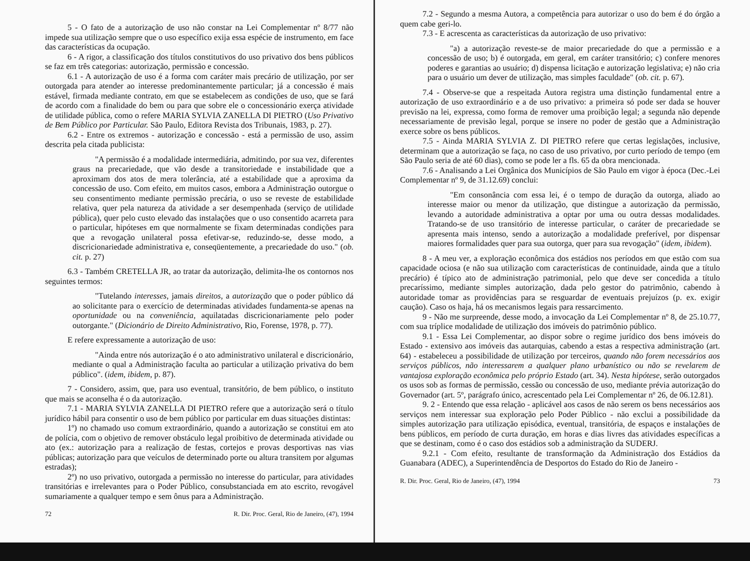5 - O fato de a autorização de uso não constar na Lei Complementar nº 8/77 não impede sua utilização sempre que o uso específico exija essa espécie de instrumento, em face das características da ocupação.
6 - A rigor, a classificação dos títulos constitutivos do uso privativo dos bens públicos se faz em três categorias: autorização, permissão e concessão.
6.1 - A autorização de uso é a forma com caráter mais precário de utilização, por ser outorgada para atender ao interesse predominantemente particular; já a concessão é mais estável, firmada mediante contrato, em que se estabelecem as condições de uso, que se fará de acordo com a finalidade do bem ou para que sobre ele o concessionário exerça atividade de utilidade pública, como o refere MARIA SYLVIA ZANELLA DI PIETRO (Uso Privativo de Bem Público por Particular. São Paulo, Editora Revista dos Tribunais, 1983, p. 27).
6.2 - Entre os extremos - autorização e concessão - está a permissão de uso, assim descrita pela citada publicista:
"A permissão é a modalidade intermediária, admitindo, por sua vez, diferentes graus na precariedade, que vão desde a transitoriedade e instabilidade que a aproximam dos atos de mera tolerância, até a estabilidade que a aproxima da concessão de uso. Com efeito, em muitos casos, embora a Administração outorgue o seu consentimento mediante permissão precária, o uso se reveste de estabilidade relativa, quer pela natureza da atividade a ser desempenhada (serviço de utilidade pública), quer pelo custo elevado das instalações que o uso consentido acarreta para o particular, hipóteses em que normalmente se fixam determinadas condições para que a revogação unilateral possa efetivar-se, reduzindo-se, desse modo, a discricionariedade administrativa e, conseqüentemente, a precariedade do uso." (ob. cit. p. 27)
6.3 - Também CRETELLA JR, ao tratar da autorização, delimita-lhe os contornos nos seguintes termos:
"Tutelando interesses, jamais direitos, a autorização que o poder público dá ao solicitante para o exercício de determinadas atividades fundamenta-se apenas na oportunidade ou na conveniência, aquilatadas discricionariamente pelo poder outorgante." (Dicionário de Direito Administrativo, Rio, Forense, 1978, p. 77).
E refere expressamente a autorização de uso:
"Ainda entre nós autorização é o ato administrativo unilateral e discricionário, mediante o qual a Administração faculta ao particular a utilização privativa do bem público". (idem, ibidem, p. 87).
7 - Considero, assim, que, para uso eventual, transitório, de bem público, o instituto que mais se aconselha é o da autorização.
7.1 - MARIA SYLVIA ZANELLA DI PIETRO refere que a autorização será o título jurídico hábil para consentir o uso de bem público por particular em duas situações distintas:
1º) no chamado uso comum extraordinário, quando a autorização se constitui em ato de polícia, com o objetivo de remover obstáculo legal proibitivo de determinada atividade ou ato (ex.: autorização para a realização de festas, cortejos e provas desportivas nas vias públicas; autorização para que veículos de determinado porte ou altura transitem por algumas estradas);
2º) no uso privativo, outorgada a permissão no interesse do particular, para atividades transitórias e irrelevantes para o Poder Público, consubstanciada em ato escrito, revogável sumariamente a qualquer tempo e sem ônus para a Administração.
72 R. Dir. Proc. Geral, Rio de Janeiro, (47), 1994
7.2 - Segundo a mesma Autora, a competência para autorizar o uso do bem é do órgão a quem cabe geri-lo.
7.3 - E acrescenta as características da autorização de uso privativo:
"a) a autorização reveste-se de maior precariedade do que a permissão e a concessão de uso; b) é outorgada, em geral, em caráter transitório; c) confere menores poderes e garantias ao usuário; d) dispensa licitação e autorização legislativa; e) não cria para o usuário um dever de utilização, mas simples faculdade" (ob. cit. p. 67).
7.4 - Observe-se que a respeitada Autora registra uma distinção fundamental entre a autorização de uso extraordinário e a de uso privativo: a primeira só pode ser dada se houver previsão na lei, expressa, como forma de remover uma proibição legal; a segunda não depende necessariamente de previsão legal, porque se insere no poder de gestão que a Administração exerce sobre os bens públicos.
7.5 - Ainda MARIA SYLVIA Z. DI PIETRO refere que certas legislações, inclusive, determinam que a autorização se faça, no caso de uso privativo, por curto período de tempo (em São Paulo seria de até 60 dias), como se pode ler a fls. 65 da obra mencionada.
7.6 - Analisando a Lei Orgânica dos Municípios de São Paulo em vigor à época (Dec.-Lei Complementar nº 9, de 31.12.69) conclui:
"Em consonância com essa lei, é o tempo de duração da outorga, aliado ao interesse maior ou menor da utilização, que distingue a autorização da permissão, levando a autoridade administrativa a optar por uma ou outra dessas modalidades. Tratando-se de uso transitório de interesse particular, o caráter de precariedade se apresenta mais intenso, sendo a autorização a modalidade preferível, por dispensar maiores formalidades quer para sua outorga, quer para sua revogação" (idem, ibidem).
8 - A meu ver, a exploração econômica dos estádios nos períodos em que estão com sua capacidade ociosa (e não sua utilização com características de continuidade, ainda que a título precário) é típico ato de administração patrimonial, pelo que deve ser concedida a título precaríssimo, mediante simples autorização, dada pelo gestor do patrimônio, cabendo à autoridade tomar as providências para se resguardar de eventuais prejuízos (p. ex. exigir caução). Caso os haja, há os mecanismos legais para ressarcimento.
9 - Não me surpreende, desse modo, a invocação da Lei Complementar nº 8, de 25.10.77, com sua tríplice modalidade de utilização dos imóveis do patrimônio público.
9.1 - Essa Lei Complementar, ao dispor sobre o regime jurídico dos bens imóveis do Estado - extensivo aos imóveis das autarquias, cabendo a estas a respectiva administração (art. 64) - estabeleceu a possibilidade de utilização por terceiros, quando não forem necessários aos serviços públicos, não interessarem a qualquer plano urbanístico ou não se revelarem de vantajosa exploração econômica pelo próprio Estado (art. 34). Nesta hipótese, serão outorgados os usos sob as formas de permissão, cessão ou concessão de uso, mediante prévia autorização do Governador (art. 5º, parágrafo único, acrescentado pela Lei Complementar nº 26, de 06.12.81).
9. 2 - Entendo que essa relação - aplicável aos casos de não serem os bens necessários aos serviços nem interessar sua exploração pelo Poder Público - não exclui a possibilidade da simples autorização para utilização episódica, eventual, transitória, de espaços e instalações de bens públicos, em período de curta duração, em horas e dias livres das atividades específicas a que se destinam, como é o caso dos estádios sob a administração da SUDERJ.
9.2.1 - Com efeito, resultante de transformação da Administração dos Estádios da Guanabara (ADEC), a Superintendência de Desportos do Estado do Rio de Janeiro -
R. Dir. Proc. Geral, Rio de Janeiro, (47), 1994 73